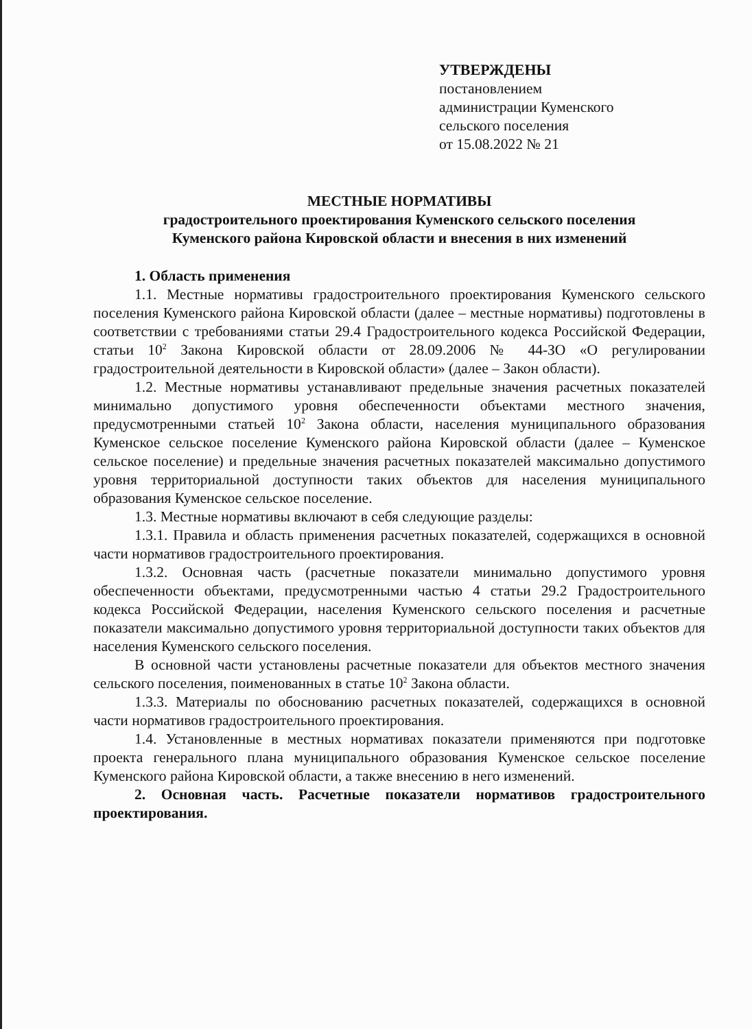УТВЕРЖДЕНЫ
постановлением
администрации Куменского
сельского поселения
от 15.08.2022 № 21
МЕСТНЫЕ НОРМАТИВЫ
градостроительного проектирования Куменского сельского поселения
Куменского района Кировской области и внесения в них изменений
1. Область применения
1.1. Местные нормативы градостроительного проектирования Куменского сельского поселения Куменского района Кировской области (далее – местные нормативы) подготовлены в соответствии с требованиями статьи 29.4 Градостроительного кодекса Российской Федерации, статьи 10<sup>2</sup> Закона Кировской области от 28.09.2006 № 44-ЗО «О регулировании градостроительной деятельности в Кировской области» (далее – Закон области).
1.2. Местные нормативы устанавливают предельные значения расчетных показателей минимально допустимого уровня обеспеченности объектами местного значения, предусмотренными статьей 10<sup>2</sup> Закона области, населения муниципального образования Куменское сельское поселение Куменского района Кировской области (далее – Куменское сельское поселение) и предельные значения расчетных показателей максимально допустимого уровня территориальной доступности таких объектов для населения муниципального образования Куменское сельское поселение.
1.3. Местные нормативы включают в себя следующие разделы:
1.3.1. Правила и область применения расчетных показателей, содержащихся в основной части нормативов градостроительного проектирования.
1.3.2. Основная часть (расчетные показатели минимально допустимого уровня обеспеченности объектами, предусмотренными частью 4 статьи 29.2 Градостроительного кодекса Российской Федерации, населения Куменского сельского поселения и расчетные показатели максимально допустимого уровня территориальной доступности таких объектов для населения Куменского сельского поселения.
В основной части установлены расчетные показатели для объектов местного значения сельского поселения, поименованных в статье 10<sup>2</sup> Закона области.
1.3.3. Материалы по обоснованию расчетных показателей, содержащихся в основной части нормативов градостроительного проектирования.
1.4. Установленные в местных нормативах показатели применяются при подготовке проекта генерального плана муниципального образования Куменское сельское поселение Куменского района Кировской области, а также внесению в него изменений.
2. Основная часть. Расчетные показатели нормативов градостроительного проектирования.